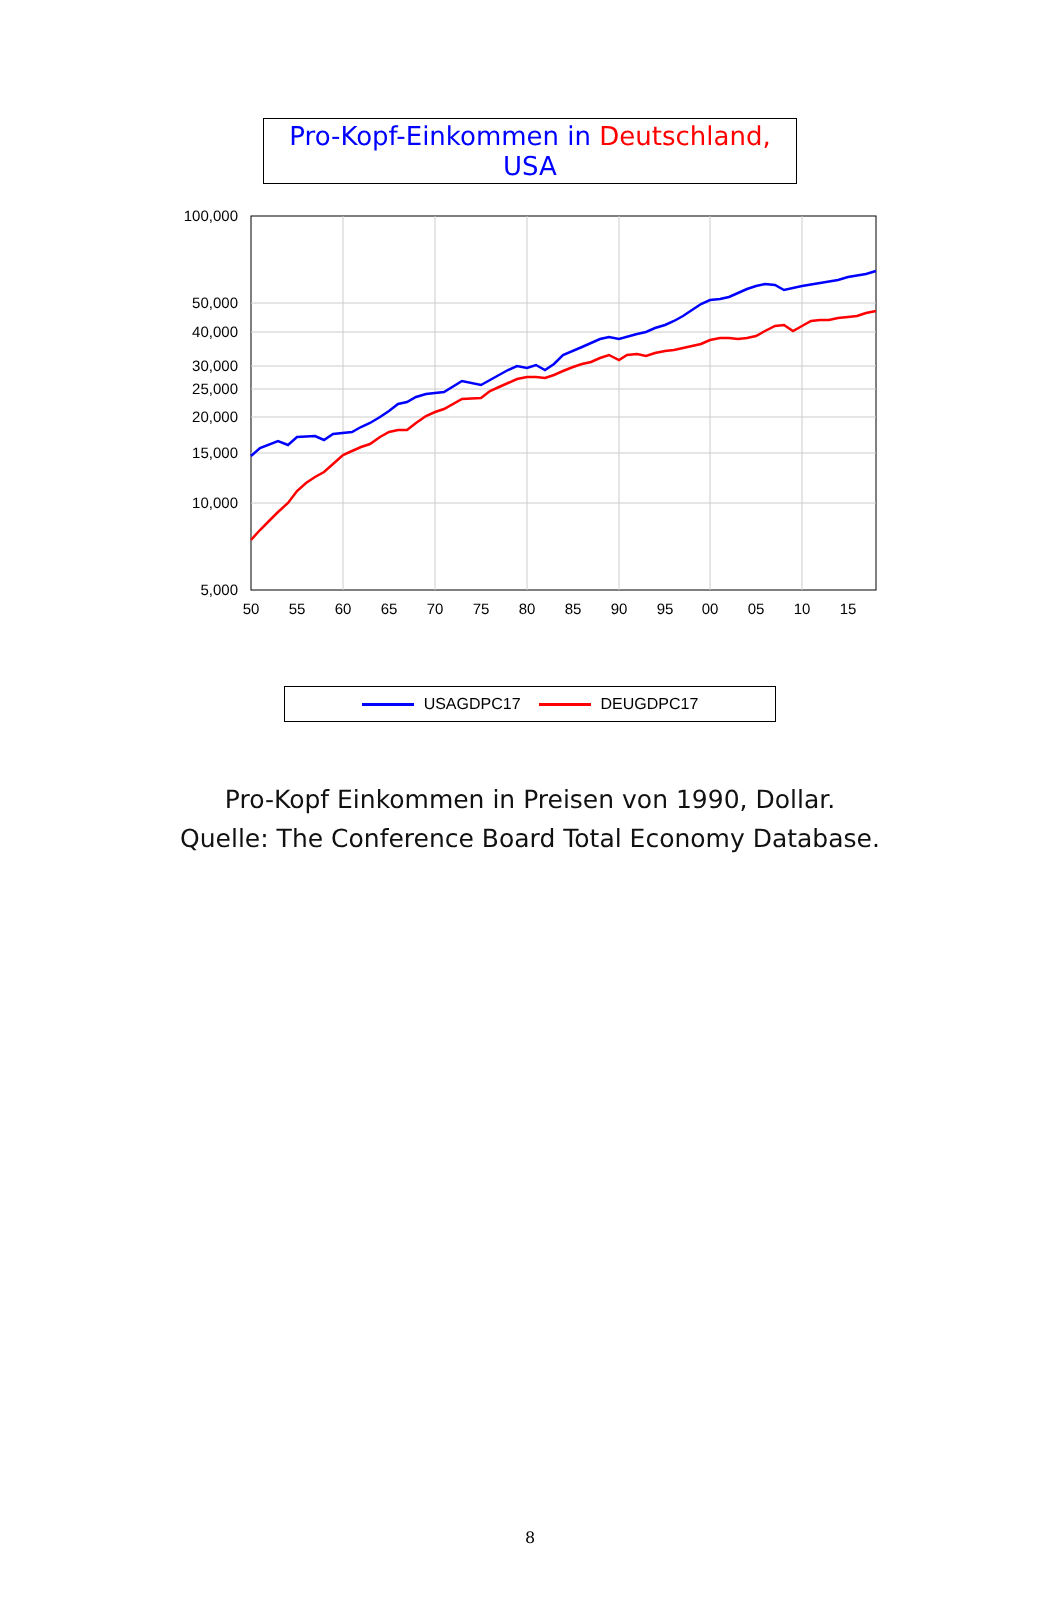Pro-Kopf-Einkommen in Deutschland, USA
100,000
50,000
40,000
30,000
25,000
20,000
15,000
10,000
5,000
50
55
60
65
70
75
80
85
90
95
00
05
10
15
USAGDPC17 DEUGDPC17
Pro-Kopf Einkommen in Preisen von 1990, Dollar.
Quelle: The Conference Board Total Economy Database.
8